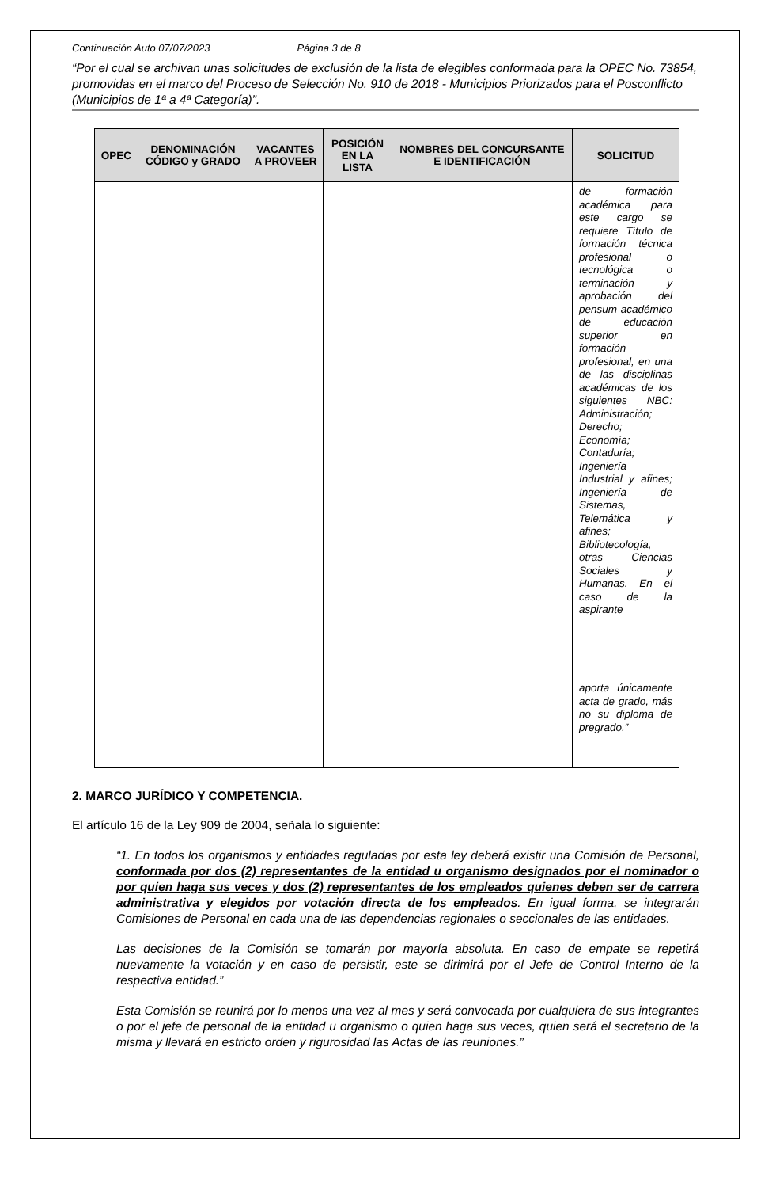Continuación Auto 07/07/2023 Página 3 de 8
“Por el cual se archivan unas solicitudes de exclusión de la lista de elegibles conformada para la OPEC No. 73854, promovidas en el marco del Proceso de Selección No. 910 de 2018 - Municipios Priorizados para el Posconflicto (Municipios de 1ª a 4ª Categoría)”.
| OPEC | DENOMINACIÓN CÓDIGO y GRADO | VACANTES A PROVEER | POSICIÓN EN LA LISTA | NOMBRES DEL CONCURSANTE E IDENTIFICACIÓN | SOLICITUD |
| --- | --- | --- | --- | --- | --- |
| | | | | | de formación académica para este cargo se requiere Título de formación técnica profesional o tecnológica o terminación y aprobación del pensum académico de educación superior en formación profesional, en una de las disciplinas académicas de los siguientes NBC: Administración; Derecho; Economía; Contaduría; Ingeniería Industrial y afines; Ingeniería de Sistemas, Telemática y afines; Bibliotecología, otras Ciencias Sociales y Humanas. En el caso de la aspirante aporta únicamente acta de grado, más no su diploma de pregrado.” |
2. MARCO JURÍDICO Y COMPETENCIA.
El artículo 16 de la Ley 909 de 2004, señala lo siguiente:
“1. En todos los organismos y entidades reguladas por esta ley deberá existir una Comisión de Personal, conformada por dos (2) representantes de la entidad u organismo designados por el nominador o por quien haga sus veces y dos (2) representantes de los empleados quienes deben ser de carrera administrativa y elegidos por votación directa de los empleados. En igual forma, se integrarán Comisiones de Personal en cada una de las dependencias regionales o seccionales de las entidades.
Las decisiones de la Comisión se tomarán por mayoría absoluta. En caso de empate se repetirá nuevamente la votación y en caso de persistir, este se dirimirá por el Jefe de Control Interno de la respectiva entidad.”
Esta Comisión se reunirá por lo menos una vez al mes y será convocada por cualquiera de sus integrantes o por el jefe de personal de la entidad u organismo o quien haga sus veces, quien será el secretario de la misma y llevará en estricto orden y rigurosidad las Actas de las reuniones.”